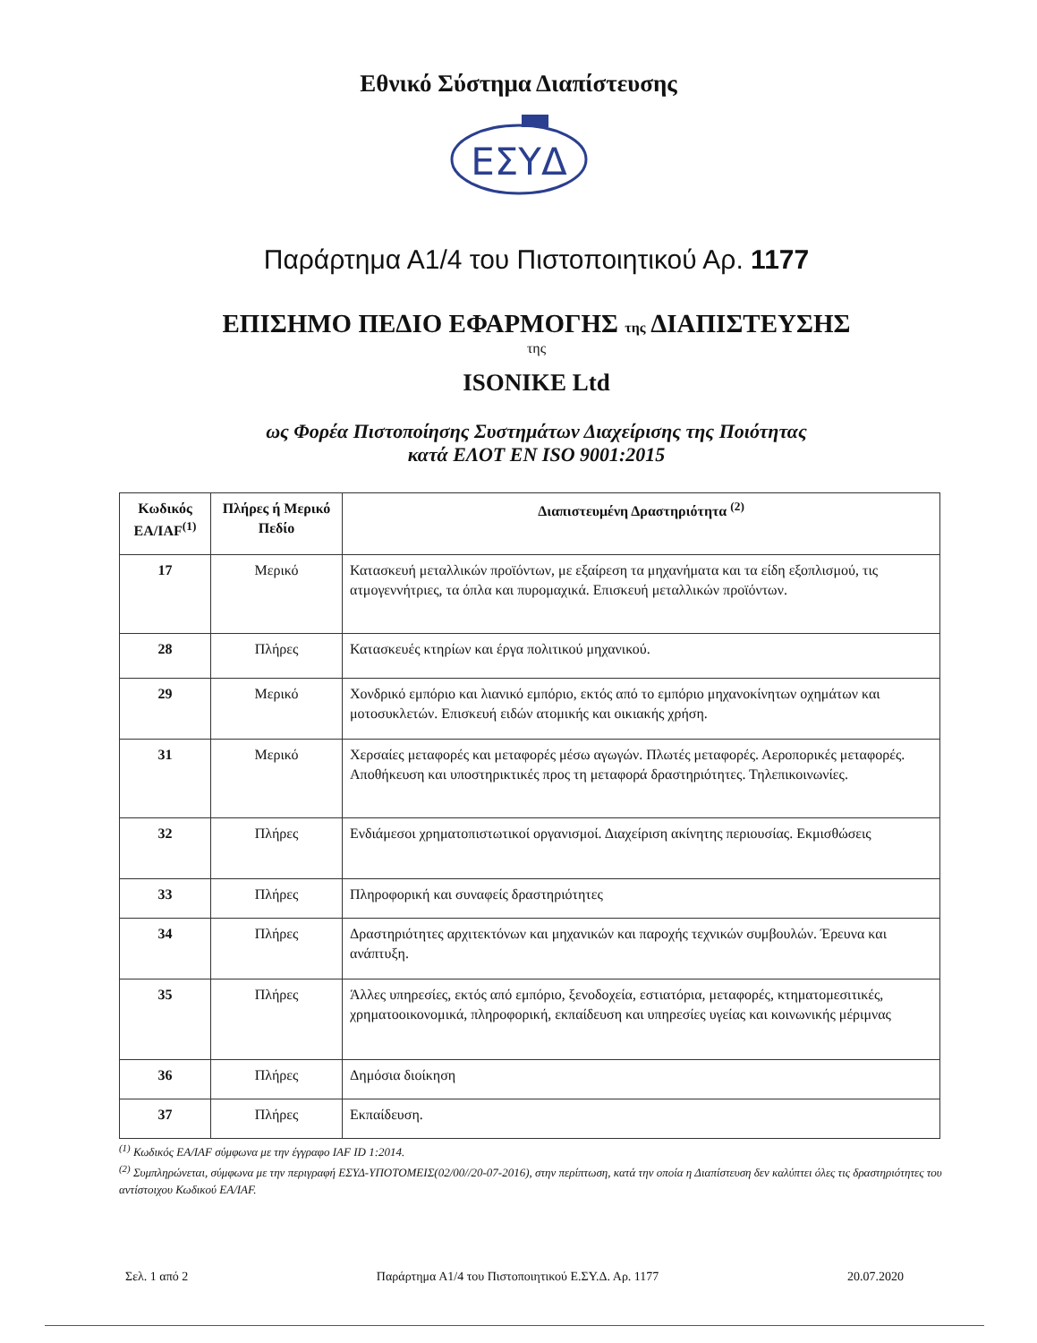Εθνικό Σύστημα Διαπίστευσης
ΕΣΥΔ
Παράρτημα Α1/4 του Πιστοποιητικού Αρ. 1177
ΕΠΙΣΗΜΟ ΠΕΔΙΟ ΕΦΑΡΜΟΓΗΣ της ΔΙΑΠΙΣΤΕΥΣΗΣ
της
ISONIKE Ltd
ως Φορέα Πιστοποίησης Συστημάτων Διαχείρισης της Ποιότητας
κατά ΕΛΟΤ ΕΝ ISO 9001:2015
| Κωδικός ΕΑ/IAF<sup>(1)</sup> | Πλήρες ή Μερικό Πεδίο | Διαπιστευμένη Δραστηριότητα <sup>(2)</sup> |
| --- | --- | --- |
| 17 | Μερικό | Κατασκευή μεταλλικών προϊόντων, με εξαίρεση τα μηχανήματα και τα είδη εξοπλισμού, τις ατμογεννήτριες, τα όπλα και πυρομαχικά. Επισκευή μεταλλικών προϊόντων. |
| 28 | Πλήρες | Κατασκευές κτηρίων και έργα πολιτικού μηχανικού. |
| 29 | Μερικό | Χονδρικό εμπόριο και λιανικό εμπόριο, εκτός από το εμπόριο μηχανοκίνητων οχημάτων και μοτοσυκλετών. Επισκευή ειδών ατομικής και οικιακής χρήση. |
| 31 | Μερικό | Χερσαίες μεταφορές και μεταφορές μέσω αγωγών. Πλωτές μεταφορές. Αεροπορικές μεταφορές. Αποθήκευση και υποστηρικτικές προς τη μεταφορά δραστηριότητες. Τηλεπικοινωνίες. |
| 32 | Πλήρες | Ενδιάμεσοι χρηματοπιστωτικοί οργανισμοί. Διαχείριση ακίνητης περιουσίας. Εκμισθώσεις |
| 33 | Πλήρες | Πληροφορική και συναφείς δραστηριότητες |
| 34 | Πλήρες | Δραστηριότητες αρχιτεκτόνων και μηχανικών και παροχής τεχνικών συμβουλών. Έρευνα και ανάπτυξη. |
| 35 | Πλήρες | Άλλες υπηρεσίες, εκτός από εμπόριο, ξενοδοχεία, εστιατόρια, μεταφορές, κτηματομεσιτικές, χρηματοοικονομικά, πληροφορική, εκπαίδευση και υπηρεσίες υγείας και κοινωνικής μέριμνας |
| 36 | Πλήρες | Δημόσια διοίκηση |
| 37 | Πλήρες | Εκπαίδευση. |
<sup>(1)</sup> Κωδικός ΕΑ/IAF σύμφωνα με την έγγραφο IAF ID 1:2014.
<sup>(2)</sup> Συμπληρώνεται, σύμφωνα με την περιγραφή ΕΣΥΔ-ΥΠΟΤΟΜΕΙΣ(02/00//20-07-2016), στην περίπτωση, κατά την οποία η Διαπίστευση δεν καλύπτει όλες τις δραστηριότητες του αντίστοιχου Κωδικού ΕΑ/IAF.
Σελ. 1 από 2 Παράρτημα Α1/4 του Πιστοποιητικού Ε.ΣΥ.Δ. Αρ. 1177 20.07.2020